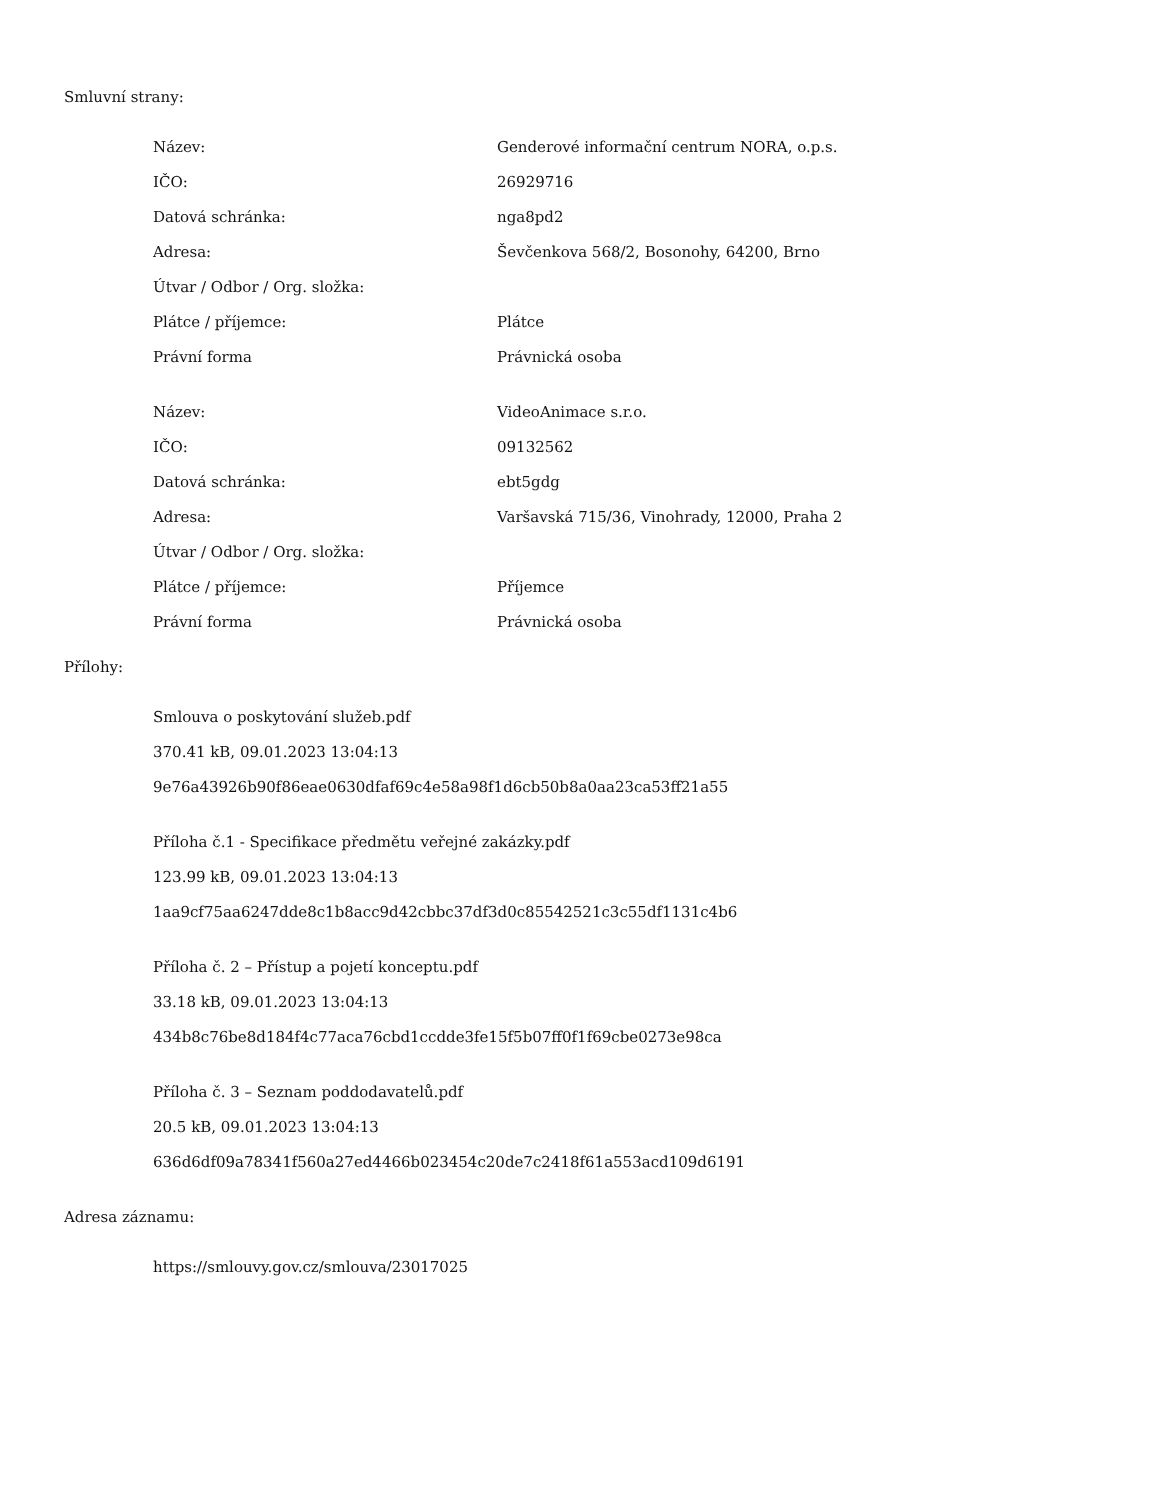Smluvní strany:
| Název: | Genderové informační centrum NORA, o.p.s. |
| IČO: | 26929716 |
| Datová schránka: | nga8pd2 |
| Adresa: | Ševčenkova 568/2, Bosonohy, 64200, Brno |
| Útvar / Odbor / Org. složka: | |
| Plátce / příjemce: | Plátce |
| Právní forma | Právnická osoba |
| Název: | VideoAnimace s.r.o. |
| IČO: | 09132562 |
| Datová schránka: | ebt5gdg |
| Adresa: | Varšavská 715/36, Vinohrady, 12000, Praha 2 |
| Útvar / Odbor / Org. složka: | |
| Plátce / příjemce: | Příjemce |
| Právní forma | Právnická osoba |
Přílohy:
Smlouva o poskytování služeb.pdf
370.41 kB, 09.01.2023 13:04:13
9e76a43926b90f86eae0630dfaf69c4e58a98f1d6cb50b8a0aa23ca53ff21a55
Příloha č.1 - Specifikace předmětu veřejné zakázky.pdf
123.99 kB, 09.01.2023 13:04:13
1aa9cf75aa6247dde8c1b8acc9d42cbbc37df3d0c85542521c3c55df1131c4b6
Příloha č. 2 – Přístup a pojetí konceptu.pdf
33.18 kB, 09.01.2023 13:04:13
434b8c76be8d184f4c77aca76cbd1ccdde3fe15f5b07ff0f1f69cbe0273e98ca
Příloha č. 3 – Seznam poddodavatelů.pdf
20.5 kB, 09.01.2023 13:04:13
636d6df09a78341f560a27ed4466b023454c20de7c2418f61a553acd109d6191
Adresa záznamu:
https://smlouvy.gov.cz/smlouva/23017025